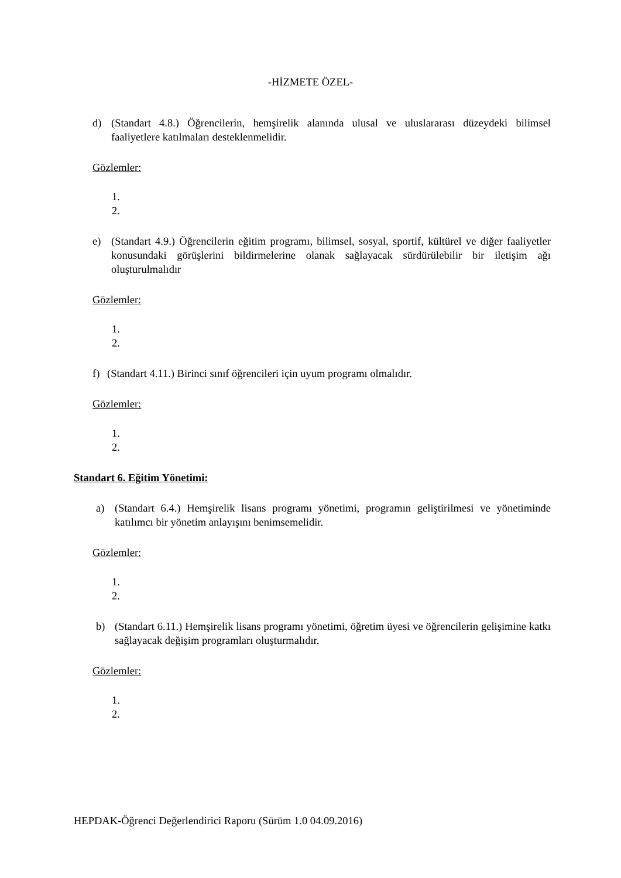-HİZMETE ÖZEL-
d) (Standart 4.8.) Öğrencilerin, hemşirelik alanında ulusal ve uluslararası düzeydeki bilimsel faaliyetlere katılmaları desteklenmelidir.
Gözlemler:
1.
2.
e) (Standart 4.9.) Öğrencilerin eğitim programı, bilimsel, sosyal, sportif, kültürel ve diğer faaliyetler konusundaki görüşlerini bildirmelerine olanak sağlayacak sürdürülebilir bir iletişim ağı oluşturulmalıdır
Gözlemler:
1.
2.
f) (Standart 4.11.) Birinci sınıf öğrencileri için uyum programı olmalıdır.
Gözlemler:
1.
2.
Standart 6. Eğitim Yönetimi:
a) (Standart 6.4.) Hemşirelik lisans programı yönetimi, programın geliştirilmesi ve yönetiminde katılımcı bir yönetim anlayışını benimsemelidir.
Gözlemler:
1.
2.
b) (Standart 6.11.) Hemşirelik lisans programı yönetimi, öğretim üyesi ve öğrencilerin gelişimine katkı sağlayacak değişim programları oluşturmalıdır.
Gözlemler:
1.
2.
HEPDAK-Öğrenci Değerlendirici Raporu (Sürüm 1.0 04.09.2016)